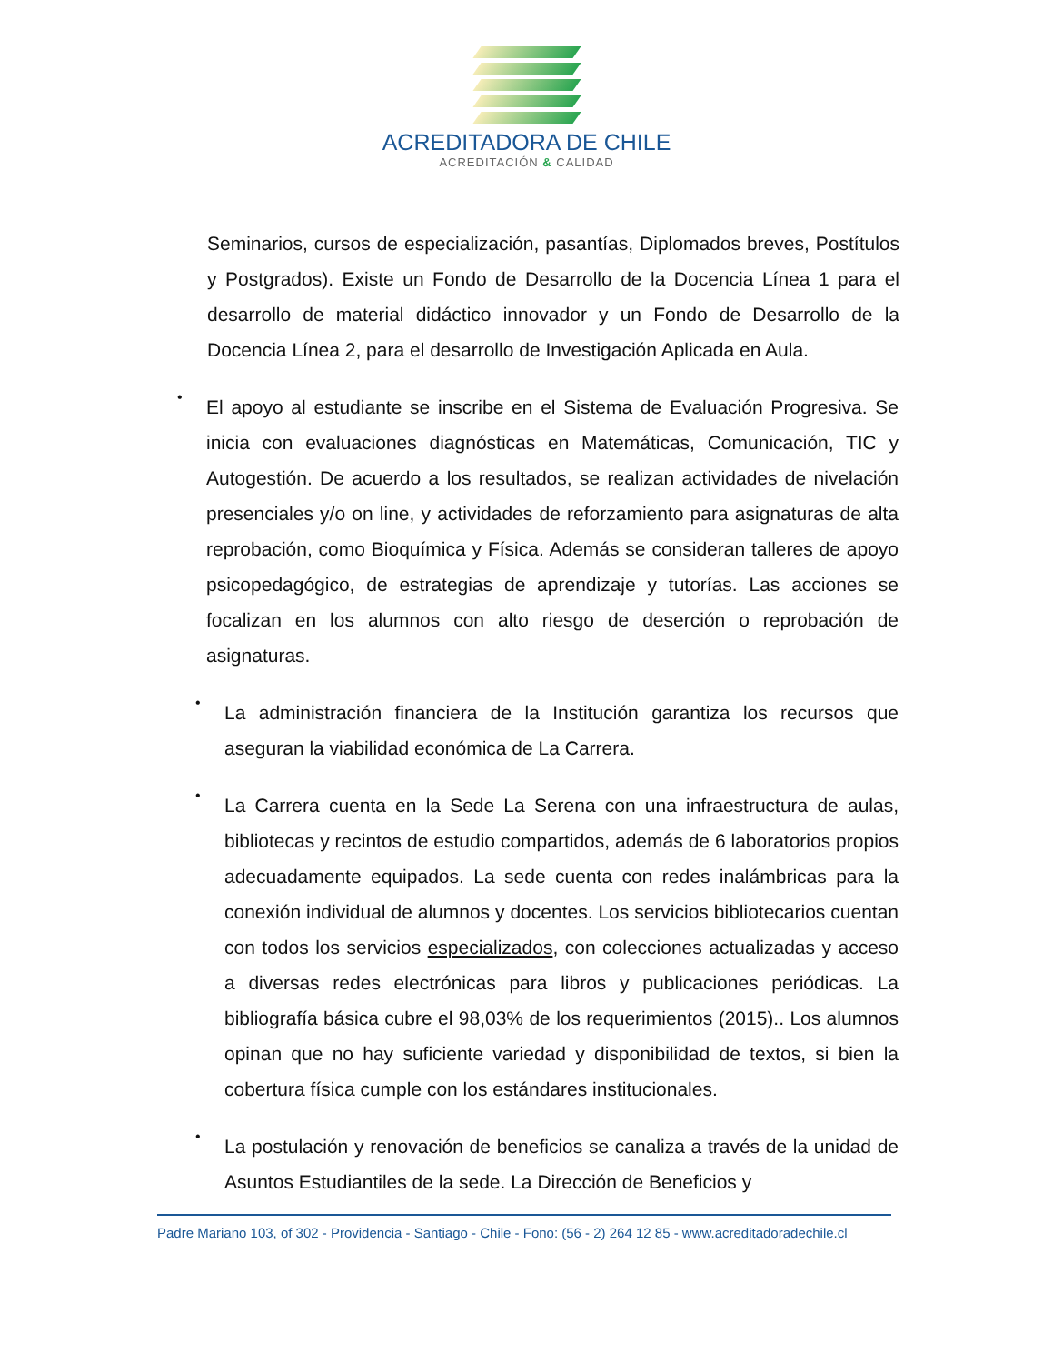ACREDITADORA DE CHILE
ACREDITACIÓN & CALIDAD
Seminarios, cursos de especialización, pasantías, Diplomados breves, Postítulos y Postgrados). Existe un Fondo de Desarrollo de la Docencia Línea 1 para el desarrollo de material didáctico innovador y un Fondo de Desarrollo de la Docencia Línea 2, para el desarrollo de Investigación Aplicada en Aula.
•
El apoyo al estudiante se inscribe en el Sistema de Evaluación Progresiva. Se inicia con evaluaciones diagnósticas en Matemáticas, Comunicación, TIC y Autogestión. De acuerdo a los resultados, se realizan actividades de nivelación presenciales y/o on line, y actividades de reforzamiento para asignaturas de alta reprobación, como Bioquímica y Física. Además se consideran talleres de apoyo psicopedagógico, de estrategias de aprendizaje y tutorías. Las acciones se focalizan en los alumnos con alto riesgo de deserción o reprobación de asignaturas.
•
La administración financiera de la Institución garantiza los recursos que aseguran la viabilidad económica de La Carrera.
•
La Carrera cuenta en la Sede La Serena con una infraestructura de aulas, bibliotecas y recintos de estudio compartidos, además de 6 laboratorios propios adecuadamente equipados. La sede cuenta con redes inalámbricas para la conexión individual de alumnos y docentes. Los servicios bibliotecarios cuentan con todos los servicios especializados, con colecciones actualizadas y acceso a diversas redes electrónicas para libros y publicaciones periódicas. La bibliografía básica cubre el 98,03% de los requerimientos (2015).. Los alumnos opinan que no hay suficiente variedad y disponibilidad de textos, si bien la cobertura física cumple con los estándares institucionales.
•
La postulación y renovación de beneficios se canaliza a través de la unidad de Asuntos Estudiantiles de la sede. La Dirección de Beneficios y
Padre Mariano 103, of 302 - Providencia - Santiago - Chile - Fono: (56 - 2) 264 12 85 - www.acreditadoradechile.cl